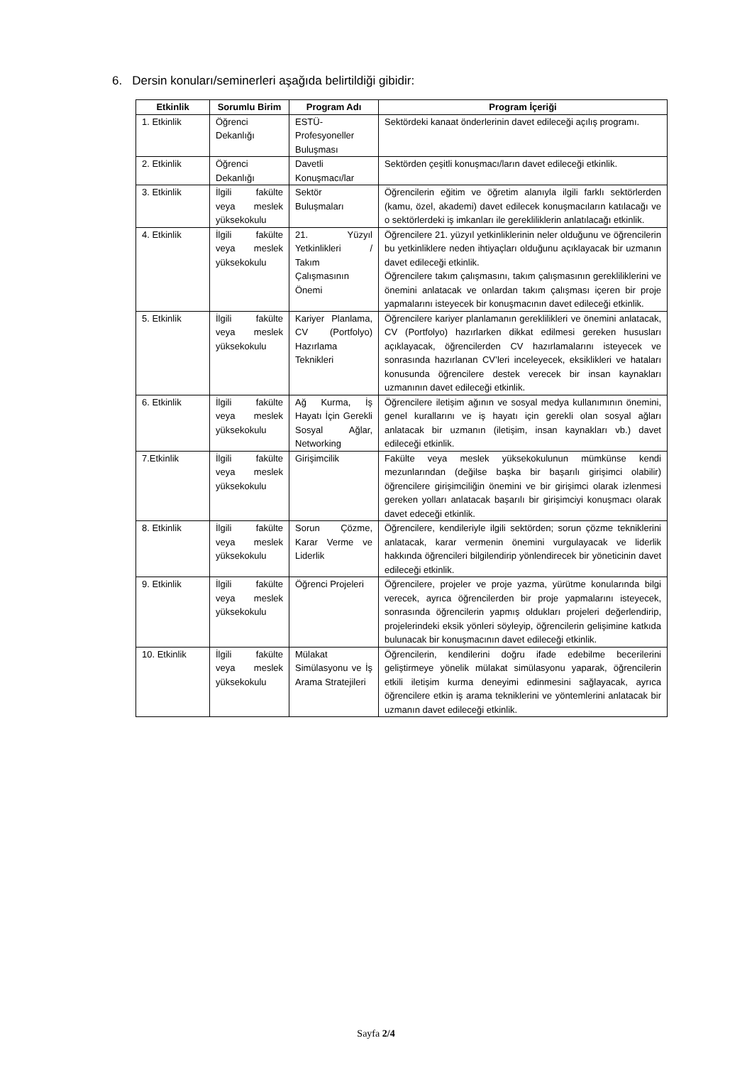6. Dersin konuları/seminerleri aşağıda belirtildiği gibidir:
| Etkinlik | Sorumlu Birim | Program Adı | Program İçeriği |
| --- | --- | --- | --- |
| 1. Etkinlik | Öğrenci Dekanlığı | ESTÜ-Profesyoneller Buluşması | Sektördeki kanaat önderlerinin davet edileceği açılış programı. |
| 2. Etkinlik | Öğrenci Dekanlığı | Davetli Konuşmacı/lar | Sektörden çeşitli konuşmacı/ların davet edileceği etkinlik. |
| 3. Etkinlik | İlgili fakülte veya meslek yüksekokulu | Sektör Buluşmaları | Öğrencilerin eğitim ve öğretim alanıyla ilgili farklı sektörlerden (kamu, özel, akademi) davet edilecek konuşmacıların katılacağı ve o sektörlerdeki iş imkanları ile gerekliliklerin anlatılacağı etkinlik. |
| 4. Etkinlik | İlgili fakülte veya meslek yüksekokulu | 21. Yüzyıl Yetkinlikleri / Takım Çalışmasının Önemi | Öğrencilere 21. yüzyıl yetkinliklerinin neler olduğunu ve öğrencilerin bu yetkinliklere neden ihtiyaçları olduğunu açıklayacak bir uzmanın davet edileceği etkinlik. Öğrencilere takım çalışmasını, takım çalışmasının gerekliliklerini ve önemini anlatacak ve onlardan takım çalışması içeren bir proje yapmalarını isteyecek bir konuşmacının davet edileceği etkinlik. |
| 5. Etkinlik | İlgili fakülte veya meslek yüksekokulu | Kariyer Planlama, CV (Portfolyo) Hazırlama Teknikleri | Öğrencilere kariyer planlamanın gereklilikleri ve önemini anlatacak, CV (Portfolyo) hazırlarken dikkat edilmesi gereken hususları açıklayacak, öğrencilerden CV hazırlamalarını isteyecek ve sonrasında hazırlanan CV’leri inceleyecek, eksiklikleri ve hataları konusunda öğrencilere destek verecek bir insan kaynakları uzmanının davet edileceği etkinlik. |
| 6. Etkinlik | İlgili fakülte veya meslek yüksekokulu | Ağ Kurma, İş Hayatı İçin Gerekli Sosyal Ağlar, Networking | Öğrencilere iletişim ağının ve sosyal medya kullanımının önemini, genel kurallarını ve iş hayatı için gerekli olan sosyal ağları anlatacak bir uzmanın (iletişim, insan kaynakları vb.) davet edileceği etkinlik. |
| 7.Etkinlik | İlgili fakülte veya meslek yüksekokulu | Girişimcilik | Fakülte veya meslek yüksekokulunun mümkünse kendi mezunlarından (değilse başka bir başarılı girişimci olabilir) öğrencilere girişimciliğin önemini ve bir girişimci olarak izlenmesi gereken yolları anlatacak başarılı bir girişimciyi konuşmacı olarak davet edeceği etkinlik. |
| 8. Etkinlik | İlgili fakülte veya meslek yüksekokulu | Sorun Çözme, Karar Verme ve Liderlik | Öğrencilere, kendileriyle ilgili sektörden; sorun çözme tekniklerini anlatacak, karar vermenin önemini vurgulayacak ve liderlik hakkında öğrencileri bilgilendirip yönlendirecek bir yöneticinin davet edileceği etkinlik. |
| 9. Etkinlik | İlgili fakülte veya meslek yüksekokulu | Öğrenci Projeleri | Öğrencilere, projeler ve proje yazma, yürütme konularında bilgi verecek, ayrıca öğrencilerden bir proje yapmalarını isteyecek, sonrasında öğrencilerin yapmış oldukları projeleri değerlendirip, projelerindeki eksik yönleri söyleyip, öğrencilerin gelişimine katkıda bulunacak bir konuşmacının davet edileceği etkinlik. |
| 10. Etkinlik | İlgili fakülte veya meslek yüksekokulu | Mülakat Simülasyonu ve İş Arama Stratejileri | Öğrencilerin, kendilerini doğru ifade edebilme becerilerini geliştirmeye yönelik mülakat simülasyonu yaparak, öğrencilerin etkili iletişim kurma deneyimi edinmesini sağlayacak, ayrıca öğrencilere etkin iş arama tekniklerini ve yöntemlerini anlatacak bir uzmanın davet edileceği etkinlik. |
Sayfa 2/4